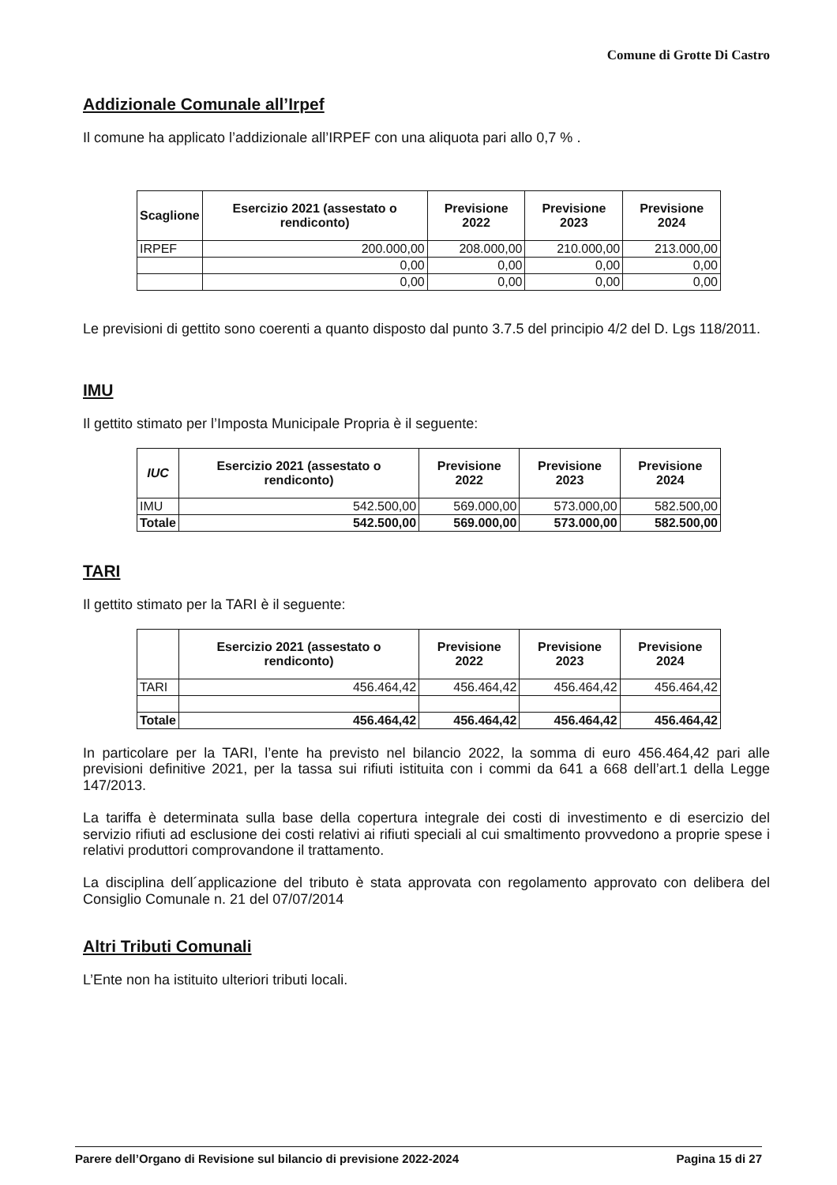Comune di Grotte Di Castro
Addizionale Comunale all’Irpef
Il comune ha applicato l’addizionale all’IRPEF con una aliquota pari allo 0,7 % .
| Scaglione | Esercizio 2021 (assestato o rendiconto) | Previsione 2022 | Previsione 2023 | Previsione 2024 |
| --- | --- | --- | --- | --- |
| IRPEF | 200.000,00 | 208.000,00 | 210.000,00 | 213.000,00 |
| | 0,00 | 0,00 | 0,00 | 0,00 |
| | 0,00 | 0,00 | 0,00 | 0,00 |
Le previsioni di gettito sono coerenti a quanto disposto dal punto 3.7.5 del principio 4/2 del D. Lgs 118/2011.
IMU
Il gettito stimato per l’Imposta Municipale Propria è il seguente:
| IUC | Esercizio 2021 (assestato o rendiconto) | Previsione 2022 | Previsione 2023 | Previsione 2024 |
| --- | --- | --- | --- | --- |
| IMU | 542.500,00 | 569.000,00 | 573.000,00 | 582.500,00 |
| Totale | 542.500,00 | 569.000,00 | 573.000,00 | 582.500,00 |
TARI
Il gettito stimato per la TARI è il seguente:
| | Esercizio 2021 (assestato o rendiconto) | Previsione 2022 | Previsione 2023 | Previsione 2024 |
| --- | --- | --- | --- | --- |
| TARI | 456.464,42 | 456.464,42 | 456.464,42 | 456.464,42 |
| Totale | 456.464,42 | 456.464,42 | 456.464,42 | 456.464,42 |
In particolare per la TARI, l’ente ha previsto nel bilancio 2022, la somma di euro 456.464,42 pari alle previsioni definitive 2021, per la tassa sui rifiuti istituita con i commi da 641 a 668 dell’art.1 della Legge 147/2013.
La tariffa è determinata sulla base della copertura integrale dei costi di investimento e di esercizio del servizio rifiuti ad esclusione dei costi relativi ai rifiuti speciali al cui smaltimento provvedono a proprie spese i relativi produttori comprovandone il trattamento.
La disciplina dell´applicazione del tributo è stata approvata con regolamento approvato con delibera del Consiglio Comunale n. 21 del 07/07/2014
Altri Tributi Comunali
L’Ente non ha istituito ulteriori tributi locali.
Parere dell’Organo di Revisione sul bilancio di previsione 2022-2024 Pagina 15 di 27